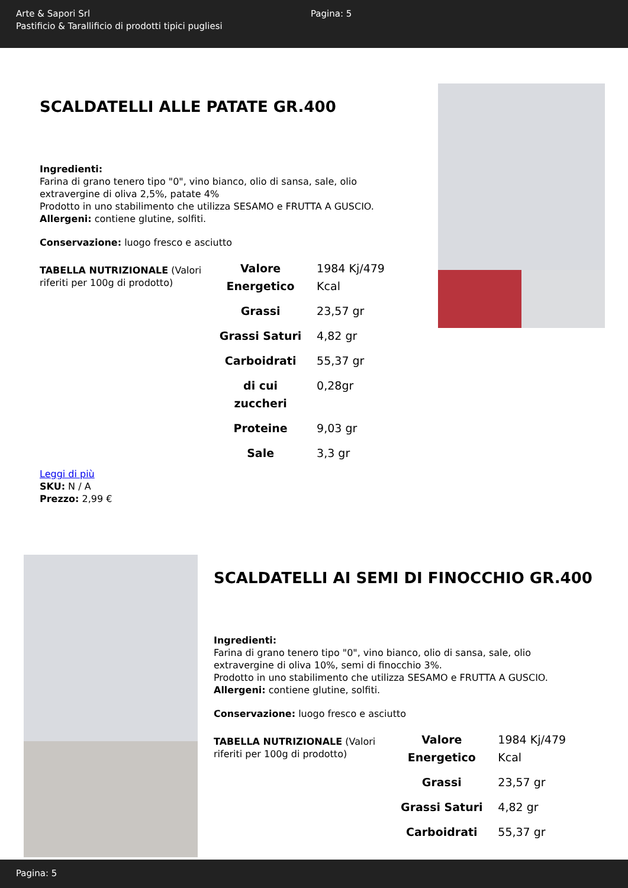Arte & Sapori Srl
Pastificio & Tarallificio di prodotti tipici pugliesi
Pagina: 5
SCALDATELLI ALLE PATATE GR.400
Ingredienti:
Farina di grano tenero tipo "0", vino bianco, olio di sansa, sale, olio extravergine di oliva 2,5%, patate 4%
Prodotto in uno stabilimento che utilizza SESAMO e FRUTTA A GUSCIO.
Allergeni: contiene glutine, solfiti.
Conservazione: luogo fresco e asciutto
TABELLA NUTRIZIONALE (Valori riferiti per 100g di prodotto)
| Valore Energetico | 1984 Kj/479 Kcal |
| Grassi | 23,57 gr |
| Grassi Saturi | 4,82 gr |
| Carboidrati | 55,37 gr |
| di cui zuccheri | 0,28gr |
| Proteine | 9,03 gr |
| Sale | 3,3 gr |
Leggi di più
SKU: N / A
Prezzo: 2,99 €
SCALDATELLI AI SEMI DI FINOCCHIO GR.400
Ingredienti:
Farina di grano tenero tipo "0", vino bianco, olio di sansa, sale, olio extravergine di oliva 10%, semi di finocchio 3%.
Prodotto in uno stabilimento che utilizza SESAMO e FRUTTA A GUSCIO.
Allergeni: contiene glutine, solfiti.
Conservazione: luogo fresco e asciutto
TABELLA NUTRIZIONALE (Valori riferiti per 100g di prodotto)
| Valore Energetico | 1984 Kj/479 Kcal |
| Grassi | 23,57 gr |
| Grassi Saturi | 4,82 gr |
| Carboidrati | 55,37 gr |
Pagina: 5